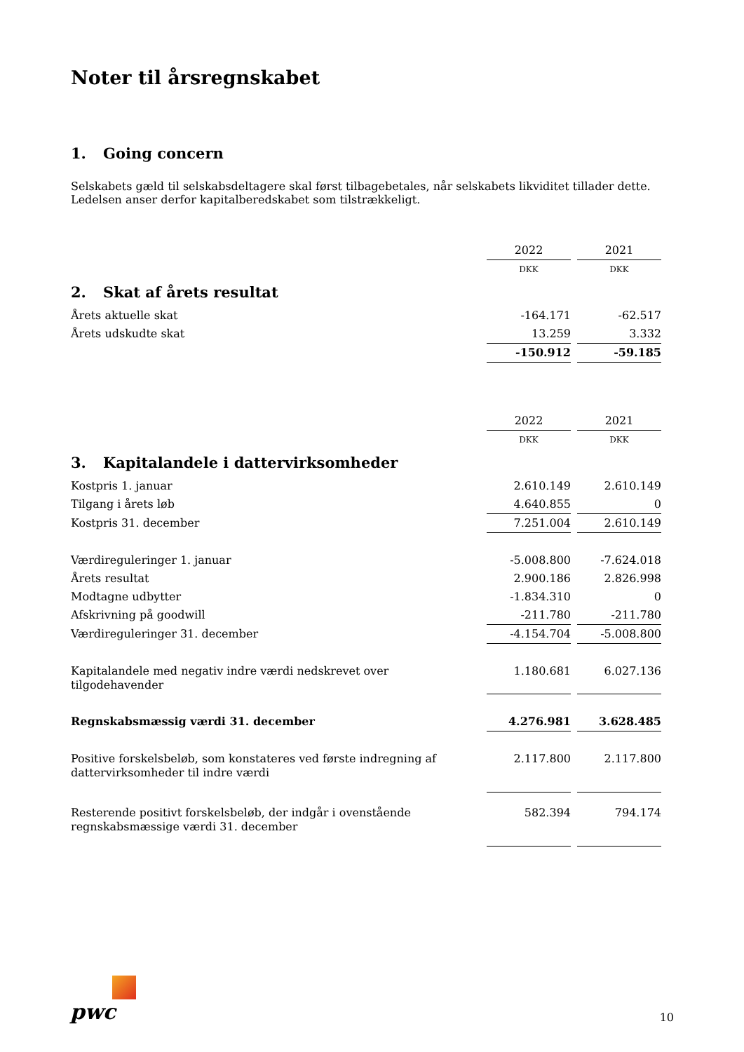Noter til årsregnskabet
1. Going concern
Selskabets gæld til selskabsdeltagere skal først tilbagebetales, når selskabets likviditet tillader dette. Ledelsen anser derfor kapitalberedskabet som tilstrækkeligt.
| | 2022 | 2021 |
| | DKK | DKK |
| 2. Skat af årets resultat | | |
| Årets aktuelle skat | -164.171 | -62.517 |
| Årets udskudte skat | 13.259 | 3.332 |
| | -150.912 | -59.185 |
| | 2022 | 2021 |
| | DKK | DKK |
| 3. Kapitalandele i dattervirksomheder | | |
| Kostpris 1. januar | 2.610.149 | 2.610.149 |
| Tilgang i årets løb | 4.640.855 | 0 |
| Kostpris 31. december | 7.251.004 | 2.610.149 |
| Værdireguleringer 1. januar | -5.008.800 | -7.624.018 |
| Årets resultat | 2.900.186 | 2.826.998 |
| Modtagne udbytter | -1.834.310 | 0 |
| Afskrivning på goodwill | -211.780 | -211.780 |
| Værdireguleringer 31. december | -4.154.704 | -5.008.800 |
| Kapitalandele med negativ indre værdi nedskrevet over tilgodehavender | 1.180.681 | 6.027.136 |
| Regnskabsmæssig værdi 31. december | 4.276.981 | 3.628.485 |
| Positive forskelsbeløb, som konstateres ved første indregning af dattervirksomheder til indre værdi | 2.117.800 | 2.117.800 |
| Resterende positivt forskelsbeløb, der indgår i ovenstående regnskabsmæssige værdi 31. december | 582.394 | 794.174 |
pwc
10